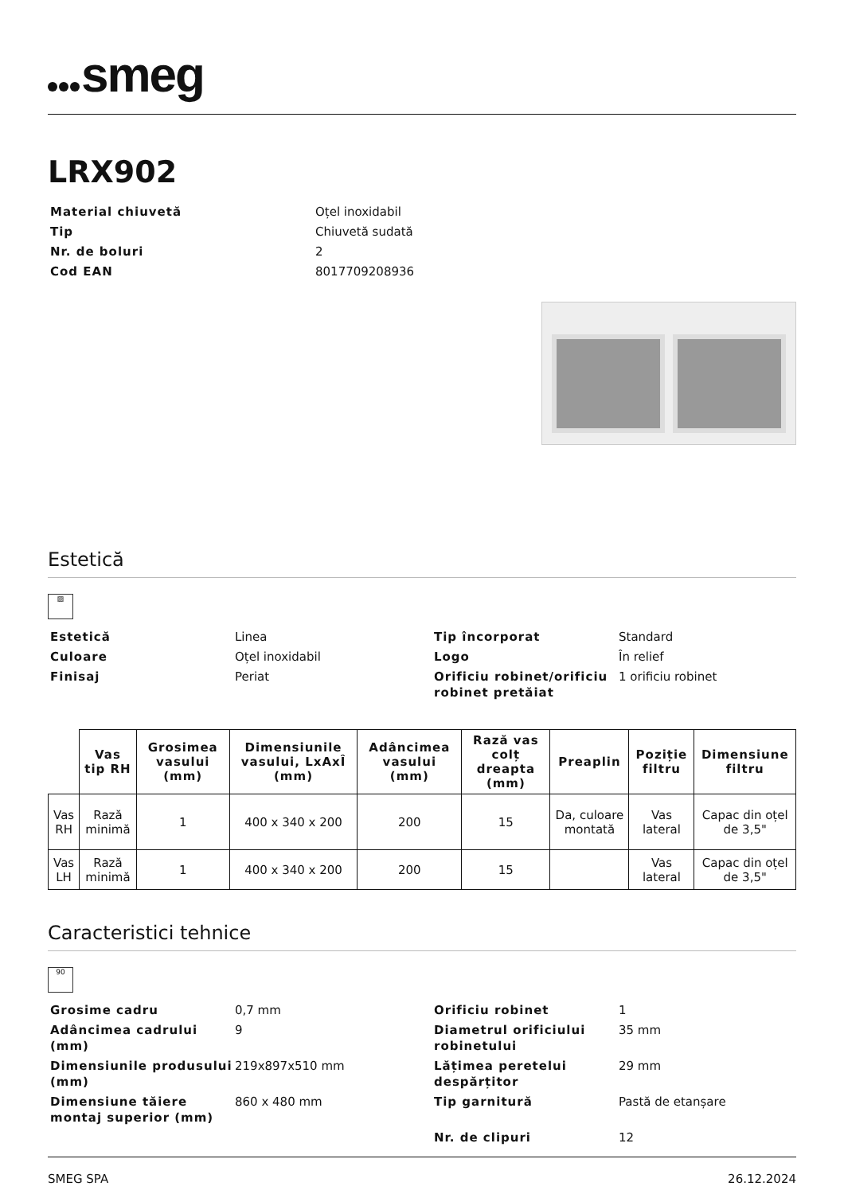smeg
LRX902
Material chiuvetă
Oțel inoxidabil
Tip
Chiuvetă sudată
Nr. de boluri
2
Cod EAN
8017709208936
Estetică
▨
Estetică
Linea
Tip încorporat
Standard
Culoare
Oțel inoxidabil
Logo
În relief
Finisaj
Periat
Orificiu robinet/orificiu robinet pretăiat
1 orificiu robinet
| | Vas tip RH | Grosimea vasului (mm) | Dimensiunile vasului, LxAxÎ (mm) | Adâncimea vasului (mm) | Rază vas colț dreapta (mm) | Preaplin | Poziție filtru | Dimensiune filtru |
| --- | --- | --- | --- | --- | --- | --- | --- | --- |
| Vas RH | Rază minimă | 1 | 400 x 340 x 200 | 200 | 15 | Da, culoare montată | Vas lateral | Capac din oțel de 3,5" |
| Vas LH | Rază minimă | 1 | 400 x 340 x 200 | 200 | 15 | | Vas lateral | Capac din oțel de 3,5" |
Caracteristici tehnice
90
Grosime cadru
0,7 mm
Orificiu robinet
1
Adâncimea cadrului (mm)
9
Diametrul orificiului robinetului
35 mm
Dimensiunile produsului (mm)
219x897x510 mm
Lățimea peretelui despărțitor
29 mm
Dimensiune tăiere montaj superior (mm)
860 x 480 mm
Tip garnitură
Pastă de etanșare
Nr. de clipuri
12
SMEG SPA 26.12.2024